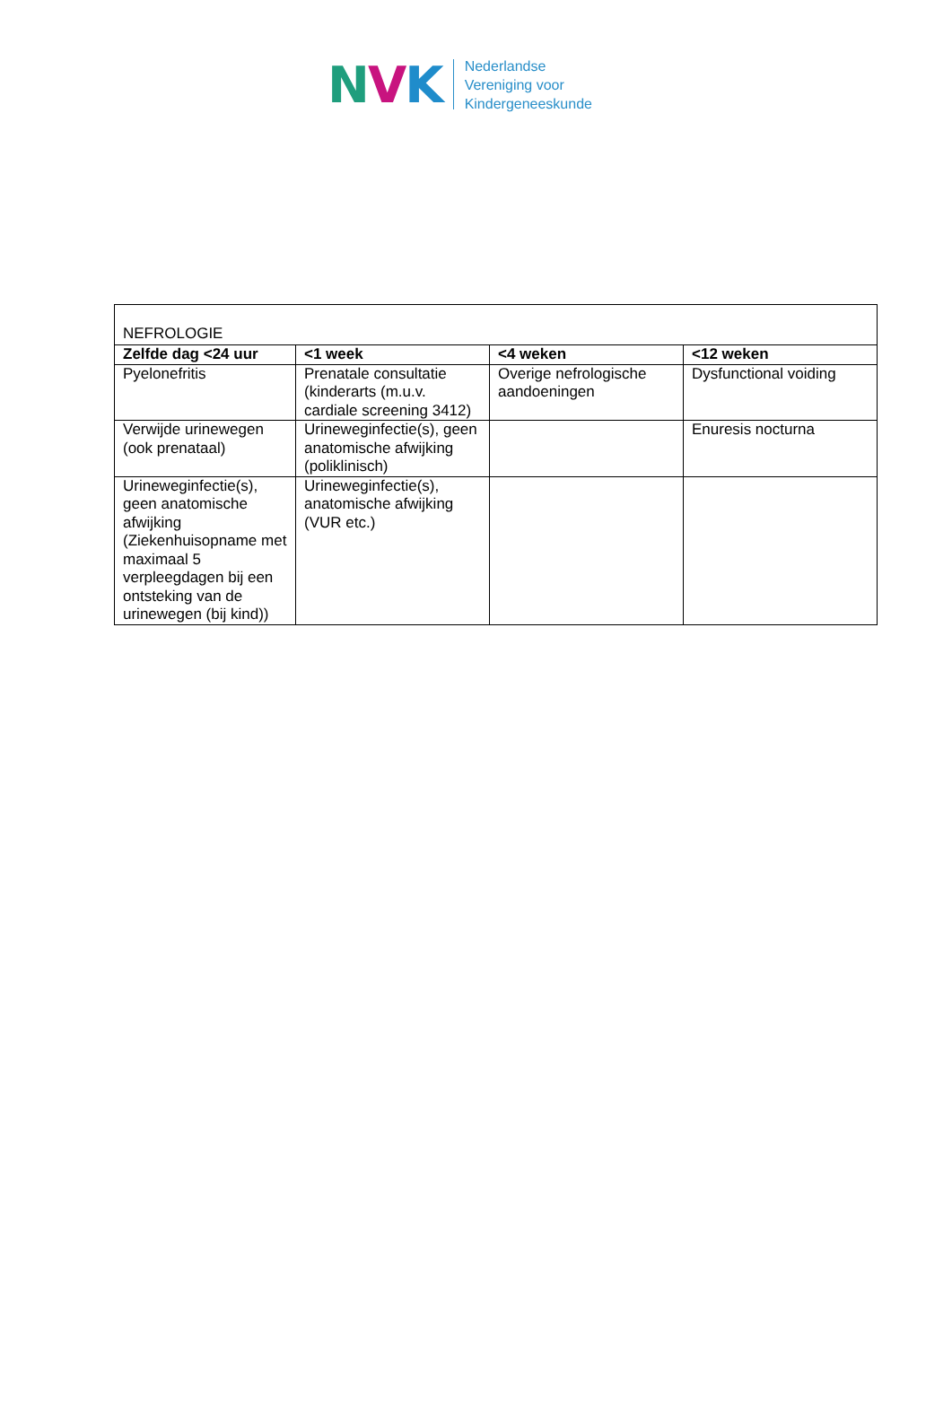NVK
Nederlandse
Vereniging voor
Kindergeneeskunde
| NEFROLOGIE | | | |
| Zelfde dag <24 uur | <1 week | <4 weken | <12 weken |
| Pyelonefritis | Prenatale consultatie (kinderarts (m.u.v. cardiale screening 3412) | Overige nefrologische aandoeningen | Dysfunctional voiding |
| Verwijde urinewegen (ook prenataal) | Urineweginfectie(s), geen anatomische afwijking (poliklinisch) | | Enuresis nocturna |
| Urineweginfectie(s), geen anatomische afwijking (Ziekenhuisopname met maximaal 5 verpleegdagen bij een ontsteking van de urinewegen (bij kind)) | Urineweginfectie(s), anatomische afwijking (VUR etc.) | | |